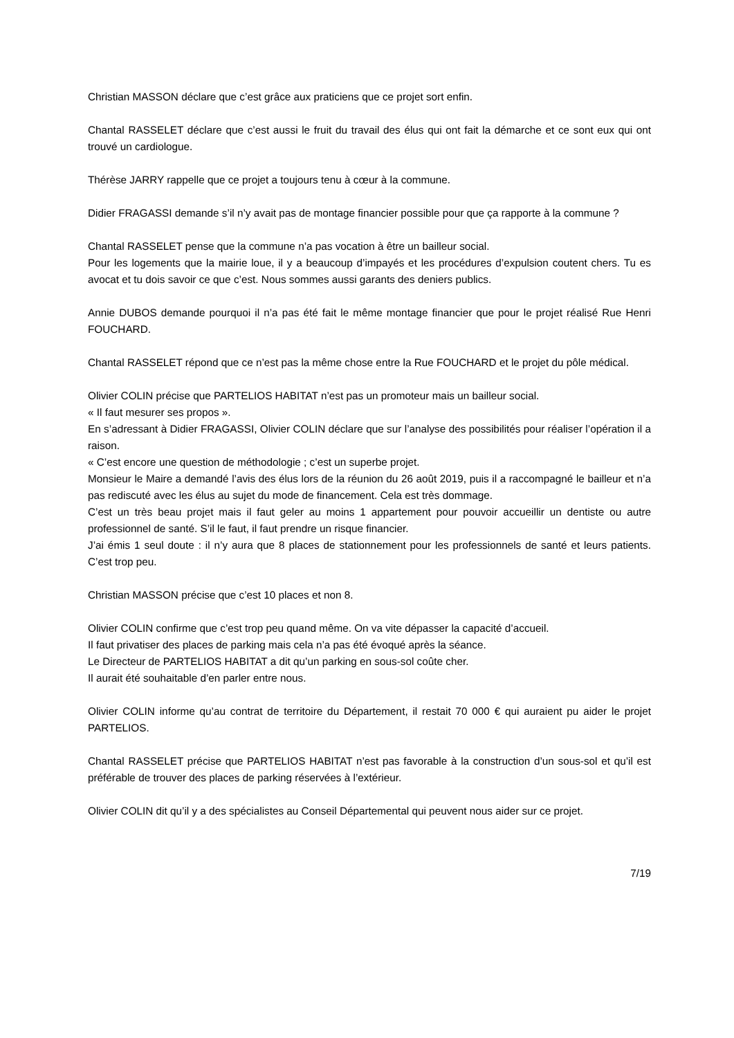Christian MASSON déclare que c’est grâce aux praticiens que ce projet sort enfin.
Chantal RASSELET déclare que c’est aussi le fruit du travail des élus qui ont fait la démarche et ce sont eux qui ont trouvé un cardiologue.
Thérèse JARRY rappelle que ce projet a toujours tenu à cœur à la commune.
Didier FRAGASSI demande s’il n’y avait pas de montage financier possible pour que ça rapporte à la commune ?
Chantal RASSELET pense que la commune n’a pas vocation à être un bailleur social.
Pour les logements que la mairie loue, il y a beaucoup d’impayés et les procédures d’expulsion coutent chers. Tu es avocat et tu dois savoir ce que c’est. Nous sommes aussi garants des deniers publics.
Annie DUBOS demande pourquoi il n’a pas été fait le même montage financier que pour le projet réalisé Rue Henri FOUCHARD.
Chantal RASSELET répond que ce n’est pas la même chose entre la Rue FOUCHARD et le projet du pôle médical.
Olivier COLIN précise que PARTELIOS HABITAT n’est pas un promoteur mais un bailleur social.
« Il faut mesurer ses propos ».
En s’adressant à Didier FRAGASSI, Olivier COLIN déclare que sur l’analyse des possibilités pour réaliser l’opération il a raison.
« C’est encore une question de méthodologie ; c’est un superbe projet.
Monsieur le Maire a demandé l’avis des élus lors de la réunion du 26 août 2019, puis il a raccompagné le bailleur et n’a pas rediscuté avec les élus au sujet du mode de financement. Cela est très dommage.
C’est un très beau projet mais il faut geler au moins 1 appartement pour pouvoir accueillir un dentiste ou autre professionnel de santé. S’il le faut, il faut prendre un risque financier.
J’ai émis 1 seul doute : il n’y aura que 8 places de stationnement pour les professionnels de santé et leurs patients. C’est trop peu.
Christian MASSON précise que c’est 10 places et non 8.
Olivier COLIN confirme que c’est trop peu quand même. On va vite dépasser la capacité d’accueil.
Il faut privatiser des places de parking mais cela n’a pas été évoqué après la séance.
Le Directeur de PARTELIOS HABITAT a dit qu’un parking en sous-sol coûte cher.
Il aurait été souhaitable d’en parler entre nous.
Olivier COLIN informe qu’au contrat de territoire du Département, il restait 70 000 € qui auraient pu aider le projet PARTELIOS.
Chantal RASSELET précise que PARTELIOS HABITAT n’est pas favorable à la construction d’un sous-sol et qu’il est préférable de trouver des places de parking réservées à l’extérieur.
Olivier COLIN dit qu’il y a des spécialistes au Conseil Départemental qui peuvent nous aider sur ce projet.
7/19